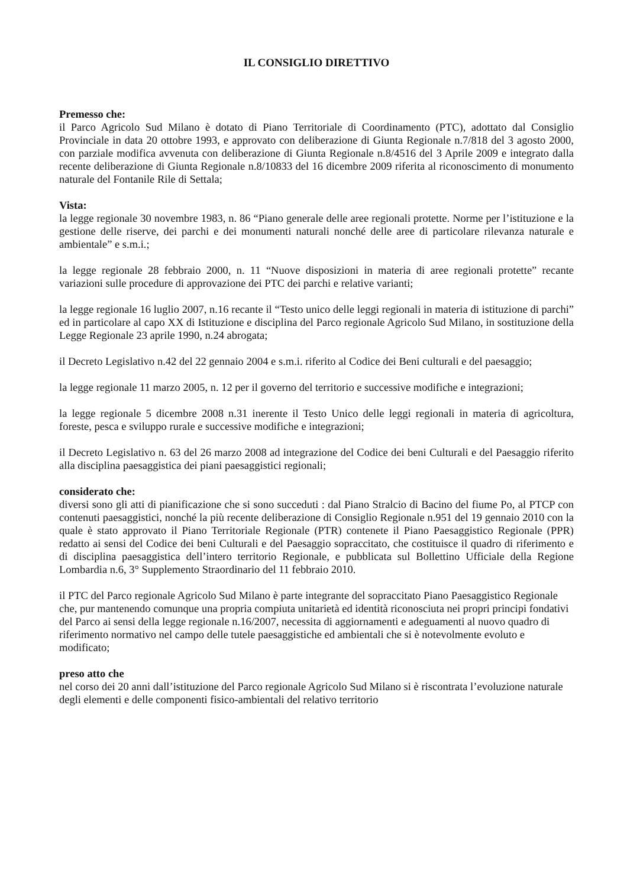IL CONSIGLIO DIRETTIVO
Premesso che:
il Parco Agricolo Sud Milano è dotato di Piano Territoriale di Coordinamento (PTC), adottato dal Consiglio Provinciale in data 20 ottobre 1993, e approvato con deliberazione di Giunta Regionale n.7/818 del 3 agosto 2000, con parziale modifica avvenuta con deliberazione di Giunta Regionale n.8/4516 del 3 Aprile 2009 e integrato dalla recente deliberazione di Giunta Regionale n.8/10833 del 16 dicembre 2009 riferita al riconoscimento di monumento naturale del Fontanile Rile di Settala;
Vista:
la legge regionale 30 novembre 1983, n. 86 “Piano generale delle aree regionali protette. Norme per l’istituzione e la gestione delle riserve, dei parchi e dei monumenti naturali nonché delle aree di particolare rilevanza naturale e ambientale” e s.m.i.;
la legge regionale 28 febbraio 2000, n. 11 “Nuove disposizioni in materia di aree regionali protette” recante variazioni sulle procedure di approvazione dei PTC dei parchi e relative varianti;
la legge regionale 16 luglio 2007, n.16 recante il “Testo unico delle leggi regionali in materia di istituzione di parchi” ed in particolare al capo XX di Istituzione e disciplina del Parco regionale Agricolo Sud Milano, in sostituzione della Legge Regionale 23 aprile 1990, n.24 abrogata;
il Decreto Legislativo n.42 del 22 gennaio 2004 e s.m.i. riferito al Codice dei Beni culturali e del paesaggio;
la legge regionale 11 marzo 2005, n. 12 per il governo del territorio e successive modifiche e integrazioni;
la legge regionale 5 dicembre 2008 n.31 inerente il Testo Unico delle leggi regionali in materia di agricoltura, foreste, pesca e sviluppo rurale e successive modifiche e integrazioni;
il Decreto Legislativo n. 63 del 26 marzo 2008 ad integrazione del Codice dei beni Culturali e del Paesaggio riferito alla disciplina paesaggistica dei piani paesaggistici regionali;
considerato che:
diversi sono gli atti di pianificazione che si sono succeduti : dal Piano Stralcio di Bacino del fiume Po, al PTCP con contenuti paesaggistici, nonché la più recente deliberazione di Consiglio Regionale n.951 del 19 gennaio 2010 con la quale è stato approvato il Piano Territoriale Regionale (PTR) contenete il Piano Paesaggistico Regionale (PPR) redatto ai sensi del Codice dei beni Culturali e del Paesaggio sopraccitato, che costituisce il quadro di riferimento e di disciplina paesaggistica dell’intero territorio Regionale, e pubblicata sul Bollettino Ufficiale della Regione Lombardia n.6, 3° Supplemento Straordinario del 11 febbraio 2010.
il PTC del Parco regionale Agricolo Sud Milano è parte integrante del sopraccitato Piano Paesaggistico Regionale che, pur mantenendo comunque una propria compiuta unitarietà ed identità riconosciuta nei propri principi fondativi del Parco ai sensi della legge regionale n.16/2007, necessita di aggiornamenti e adeguamenti al nuovo quadro di riferimento normativo nel campo delle tutele paesaggistiche ed ambientali che si è notevolmente evoluto e modificato;
preso atto che
nel corso dei 20 anni dall’istituzione del Parco regionale Agricolo Sud Milano si è riscontrata l’evoluzione naturale degli elementi e delle componenti fisico-ambientali del relativo territorio